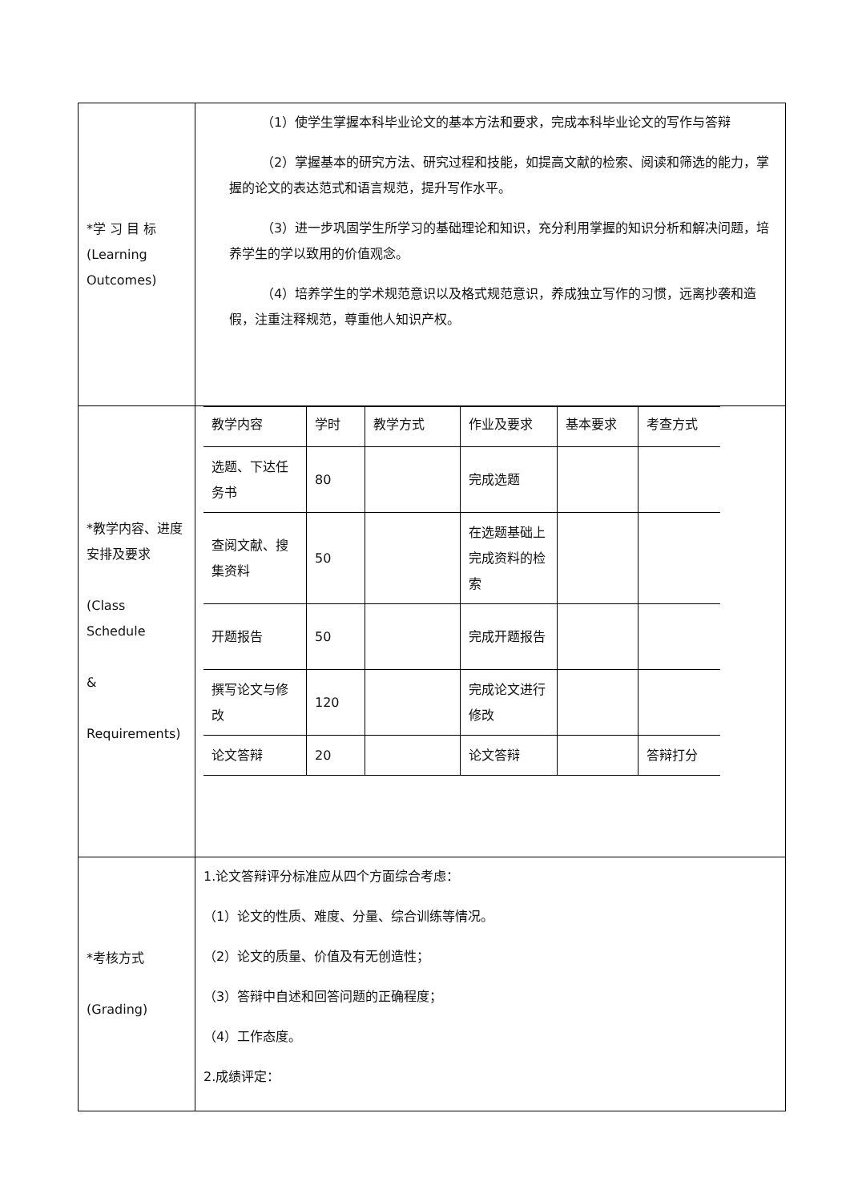| *学 习 目 标 (Learning Outcomes) | （1）使学生掌握本科毕业论文的基本方法和要求，完成本科毕业论文的写作与答辩 （2）掌握基本的研究方法、研究过程和技能，如提高文献的检索、阅读和筛选的能力，掌握的论文的表达范式和语言规范，提升写作水平。 （3）进一步巩固学生所学习的基础理论和知识，充分利用掌握的知识分析和解决问题，培养学生的学以致用的价值观念。 （4）培养学生的学术规范意识以及格式规范意识，养成独立写作的习惯，远离抄袭和造假，注重注释规范，尊重他人知识产权。 |
| *教学内容、进度安排及要求 (Class Schedule & Requirements) | / 教学内容 / 学时 / 教学方式 / 作业及要求 / 基本要求 / 考查方式 / / 选题、下达任务书 / 80 / / 完成选题 / / / / 查阅文献、搜集资料 / 50 / / 在选题基础上完成资料的检索 / / / / 开题报告 / 50 / / 完成开题报告 / / / / 撰写论文与修改 / 120 / / 完成论文进行修改 / / / / 论文答辩 / 20 / / 论文答辩 / / 答辩打分 / |
| *考核方式 (Grading) | 1.论文答辩评分标准应从四个方面综合考虑： （1）论文的性质、难度、分量、综合训练等情况。 （2）论文的质量、价值及有无创造性； （3）答辩中自述和回答问题的正确程度； （4）工作态度。 2.成绩评定： |